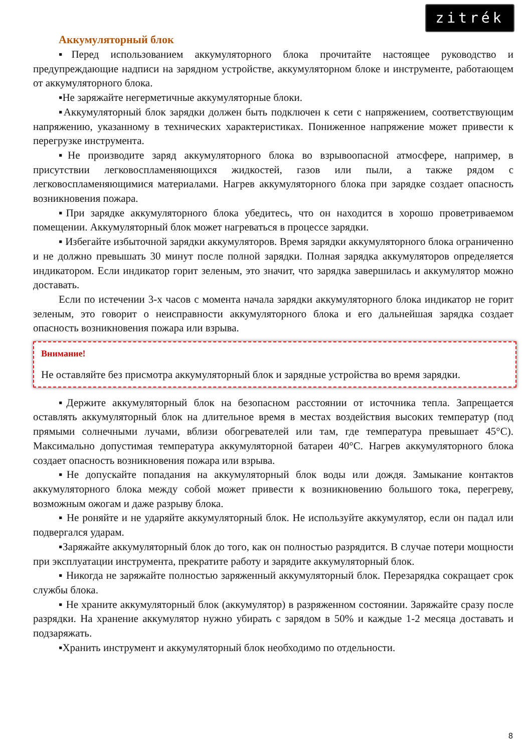zitrék
Аккумуляторный блок
▪Перед использованием аккумуляторного блока прочитайте настоящее руководство и предупреждающие надписи на зарядном устройстве, аккумуляторном блоке и инструменте, работающем от аккумуляторного блока.
▪Не заряжайте негерметичные аккумуляторные блоки.
▪Аккумуляторный блок зарядки должен быть подключен к сети с напряжением, соответствующим напряжению, указанному в технических характеристиках. Пониженное напряжение может привести к перегрузке инструмента.
▪Не производите заряд аккумуляторного блока во взрывоопасной атмосфере, например, в присутствии легковоспламеняющихся жидкостей, газов или пыли, а также рядом с легковоспламеняющимися материалами. Нагрев аккумуляторного блока при зарядке создает опасность возникновения пожара.
▪При зарядке аккумуляторного блока убедитесь, что он находится в хорошо проветриваемом помещении. Аккумуляторный блок может нагреваться в процессе зарядки.
▪ Избегайте избыточной зарядки аккумуляторов. Время зарядки аккумуляторного блока ограниченно и не должно превышать 30 минут после полной зарядки. Полная зарядка аккумуляторов определяется индикатором. Если индикатор горит зеленым, это значит, что зарядка завершилась и аккумулятор можно доставать.
Если по истечении 3-х часов с момента начала зарядки аккумуляторного блока индикатор не горит зеленым, это говорит о неисправности аккумуляторного блока и его дальнейшая зарядка создает опасность возникновения пожара или взрыва.
Внимание!
Не оставляйте без присмотра аккумуляторный блок и зарядные устройства во время зарядки.
▪Держите аккумуляторный блок на безопасном расстоянии от источника тепла. Запрещается оставлять аккумуляторный блок на длительное время в местах воздействия высоких температур (под прямыми солнечными лучами, вблизи обогревателей или там, где температура превышает 45°C). Максимально допустимая температура аккумуляторной батареи 40°C. Нагрев аккумуляторного блока создает опасность возникновения пожара или взрыва.
▪Не допускайте попадания на аккумуляторный блок воды или дождя. Замыкание контактов аккумуляторного блока между собой может привести к возникновению большого тока, перегреву, возможным ожогам и даже разрыву блока.
▪ Не роняйте и не ударяйте аккумуляторный блок. Не используйте аккумулятор, если он падал или подвергался ударам.
▪Заряжайте аккумуляторный блок до того, как он полностью разрядится. В случае потери мощности при эксплуатации инструмента, прекратите работу и зарядите аккумуляторный блок.
▪ Никогда не заряжайте полностью заряженный аккумуляторный блок. Перезарядка сокращает срок службы блока.
▪ Не храните аккумуляторный блок (аккумулятор) в разряженном состоянии. Заряжайте сразу после разрядки. На хранение аккумулятор нужно убирать с зарядом в 50% и каждые 1-2 месяца доставать и подзаряжать.
▪Хранить инструмент и аккумуляторный блок необходимо по отдельности.
8